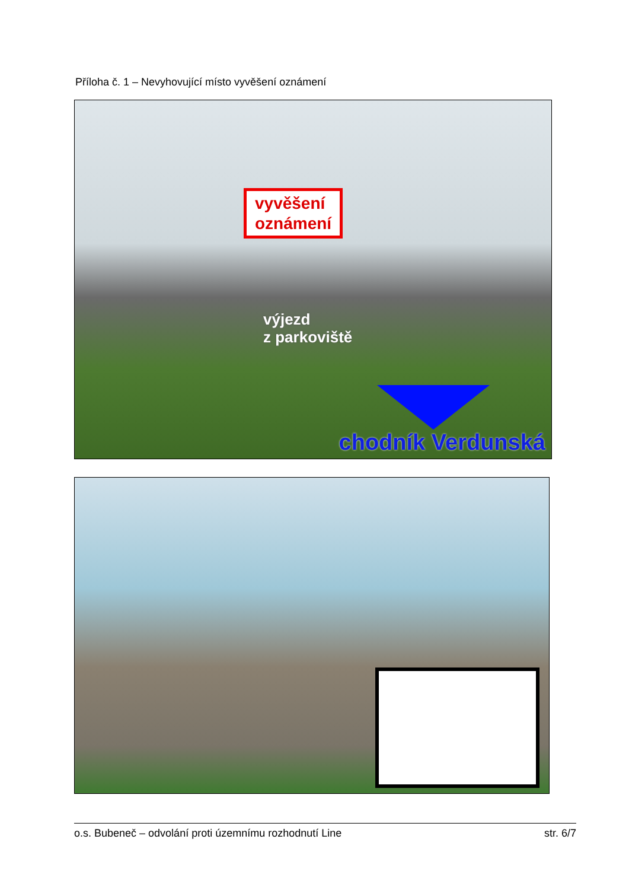Příloha č. 1 – Nevyhovující místo vyvěšení oznámení
vyvěšení
oznámení
výjezd
z parkoviště
chodník Verdunská
o.s. Bubeneč – odvolání proti územnímu rozhodnutí Line str. 6/7